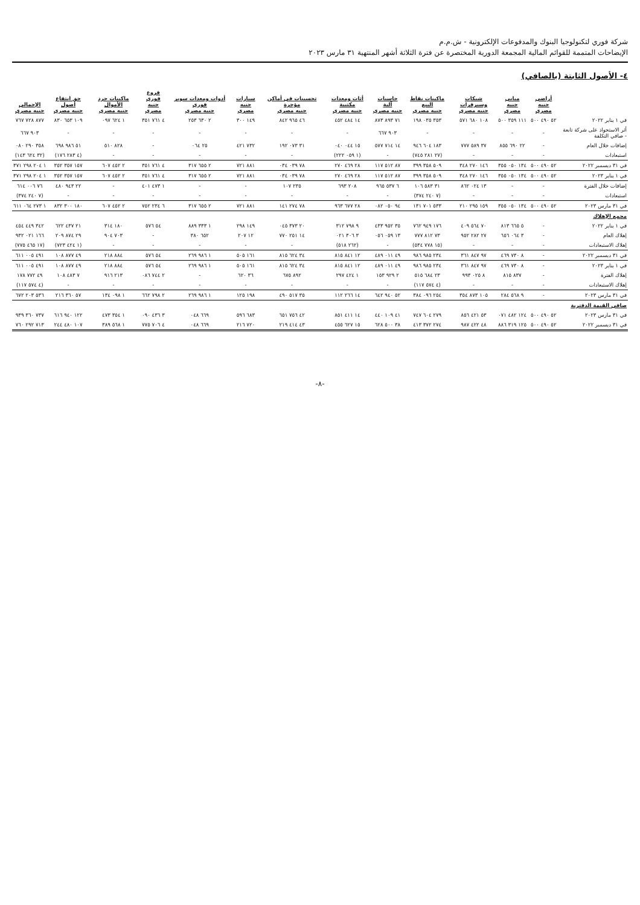شركة فوري لتكنولوجيا البنوك والمدفوعات الإلكترونية - ش.م.م
الإيضاحات المتممة للقوائم المالية المجمعة الدورية المختصرة عن فترة الثلاثة أشهر المنتهية ٣١ مارس ٢٠٢٣
٤- الأصول الثابتة (بالصافي)
| | أراضي جنيه مصري | مباني جنيه مصري | شبكات وسيرفرات جنيه مصري | ماكينات نقاط البيع جنيه مصري | حاسبات آلية جنيه مصري | أثاث ومعدات مكتبية جنيه مصري | تحسينات في أماكن مؤجرة جنيه مصري | سيارات جنيه مصري | أدوات ومعدات سوبر فوري جنيه مصري | فروع فوري جنيه مصري | ماكينات جرد الأموال جنيه مصري | حق انتفاع أصول جنيه مصري | الإجمالي جنيه مصري |
| --- | --- | --- | --- | --- | --- | --- | --- | --- | --- | --- | --- | --- | --- |
| في ١ يناير ٢٠٢٢ | ٥٢ ٤٩٠ ٥٠٠ | ١١١ ٣٥٩ ٥٠٠ | ١٠٨ ٦٨٠ ٥٧١ | ٣٥٣ ٠٣٥ ١٩٨ | ٧١ ٨٩٣ ٨٧٣ | ١٤ ٤٨٤ ٤٥٢ | ٤٦ ٩٦٥ ٨٤٢ | ١٤٩ ٣٠٠ | ٢ ٦٣٠ ٢٥٣ | ٤ ٧٦١ ٣٥١ | ١ ٦٢٤ ٠٩٧ | ١٠٩ ٦٥٣ ٨٣٠ | ٨٧٧ ٧٢٨ ٧٦٧ |
| أثر الاستحواذ على شركة تابعة - صافي التكلفة | - | - | - | - | ٩٠٣ ٦٦٧ | - | - | - | - | - | - | - | ٩٠٣ ٦٦٧ |
| إضافات خلال العام | - | ٢٢ ٦٩٠ ٨٥٥ | ٣٧ ٥٨٩ ٧٧٧ | ١٨٣ ٦٠٤ ٩٤٦ | ١٤ ٧١٤ ٥٧٧ | ١٥ ٠٤٤ ٠٤٠ | ٣١ ٠٧٣ ١٩٢ | ٧٣٢ ٤٢١ | ٢٥ ٠٦٤ | - | ٨٢٨ ٥١٠ | ٥١ ٩٨٦ ٦٩٨ | ٣٥٨ ٢٩٠ ٠٨٠ |
| استبعادات | - | - | - | (٢٧ ٢٨١ ٧٤٥) | - | (١ ٠٥٩ ٢٢٢) | - | - | - | - | - | (٤ ٢٨٣ ١٧٦) | (٣٢ ٦٢٤ ١٤٣) |
| في ٣١ ديسمبر ٢٠٢٢ | ٥٢ ٤٩٠ ٥٠٠ | ١٣٤ ٠٥٠ ٣٥٥ | ١٤٦ ٢٧٠ ٣٤٨ | ٥٠٩ ٣٥٨ ٣٩٩ | ٨٧ ٥١٢ ١١٧ | ٢٨ ٤٦٩ ٢٧٠ | ٧٨ ٠٣٩ ٠٣٤ | ٨٨١ ٧٢١ | ٢ ٦٥٥ ٣١٧ | ٤ ٧٦١ ٣٥١ | ٢ ٤٥٢ ٦٠٧ | ١٥٧ ٣٥٧ ٣٥٢ | ١ ٢٠٤ ٢٩٨ ٣٧١ |
| في ١ يناير ٢٠٢٣ | ٥٢ ٤٩٠ ٥٠٠ | ١٣٤ ٠٥٠ ٣٥٥ | ١٤٦ ٢٧٠ ٣٤٨ | ٥٠٩ ٣٥٨ ٣٩٩ | ٨٧ ٥١٢ ١١٧ | ٢٨ ٤٦٩ ٢٧٠ | ٧٨ ٠٣٩ ٠٣٤ | ٨٨١ ٧٢١ | ٢ ٦٥٥ ٣١٧ | ٤ ٧٦١ ٣٥١ | ٢ ٤٥٢ ٦٠٧ | ١٥٧ ٣٥٧ ٣٥٢ | ١ ٢٠٤ ٢٩٨ ٣٧١ |
| إضافات خلال الفترة | - | - | ١٣ ٠٢٤ ٨٦٢ | ٣١ ٥٨٣ ١٠٦ | ٦ ٥٣٧ ٩٦٥ | ٢٠٨ ٦٩٣ | ٢٣٥ ١٠٧ | - | - | ١ ٤٧٣ ٤٠١ | - | ٢٢ ٩٤٣ ٤٨٠ | ٧٦ ٠٠٦ ٦١٤ |
| استبعادات | - | - | - | (٧ ٢٤٠ ٣٧٤) | - | - | - | - | - | - | - | - | (٧ ٢٤٠ ٣٧٤) |
| في ٣١ مارس ٢٠٢٣ | ٥٢ ٤٩٠ ٥٠٠ | ١٣٤ ٠٥٠ ٣٥٥ | ١٥٩ ٢٩٥ ٢١٠ | ٥٣٣ ٧٠١ ١٣١ | ٩٤ ٠٥٠ ٠٨٢ | ٢٨ ٦٧٧ ٩٦٣ | ٧٨ ٢٧٤ ١٤١ | ٨٨١ ٧٢١ | ٢ ٦٥٥ ٣١٧ | ٦ ٢٣٤ ٧٥٢ | ٢ ٤٥٢ ٦٠٧ | ١٨٠ ٣٠٠ ٨٣٢ | ١ ٢٧٣ ٠٦٤ ٦١١ |
| مجمع الإهلاك | | | | | | | | | | | | | |
| في ١ يناير ٢٠٢٢ | - | ٥ ٦٦٥ ٨١٣ | ٧٠ ٥٦٤ ٤٠٩ | ١٧٦ ٩٤٩ ٧٦٢ | ٣٥ ٩٥٢ ٤٣٣ | ٩ ٧٩٨ ٣١٢ | ٢٠ ٣٧٣ ٠٤٥ | ١٤٩ ٢٩٨ | ١ ٣٣٣ ٨٨٩ | ٥٤ ٥٧٦ | ١٨٠ ٣١٤ | ٢١ ٤٣٧ ٦٢٢ | ٣٤٢ ٤٤٩ ٤٥٤ |
| إهلاك العام | - | ٣ ٠٦٤ ٦٥٦ | ٢٧ ٢٨٢ ٩٥٢ | ٧٣ ٨١٢ ٧٧٧ | ١٣ ٠٥٩ ٠٥٦ | ٣ ٣٠٦ ٠٢١ | ١٤ ٢٥١ ٧٧٠ | ١٢ ٢٠٧ | ٦٥٢ ٣٨٠ | - | ٧٠٣ ٩٠٤ | ٢٩ ٨٧٤ ٢٠٩ | ١٦٦ ٠٢١ ٩٣٢ |
| إهلاك الاستبعادات | - | - | - | (١٥ ٧٧٨ ٥٣٤) | - | (٢٦٢ ٥١٨) | - | - | - | - | - | (١ ٤٢٤ ٧٢٣) | (١٧ ٤٦٥ ٧٧٥) |
| في ٣١ ديسمبر ٢٠٢٢ | - | ٨ ٧٣٠ ٤٦٩ | ٩٧ ٨٤٧ ٣٦١ | ٢٣٤ ٩٨٥ ٩٨٦ | ٤٩ ٠١١ ٤٨٩ | ١٢ ٨٤١ ٨١٥ | ٣٤ ٦٢٤ ٨١٥ | ١٦١ ٥٠٥ | ١ ٩٨٦ ٢٦٩ | ٥٤ ٥٧٦ | ٨٨٤ ٢١٨ | ٤٩ ٨٧٧ ١٠٨ | ٤٩١ ٠٠٥ ٦١١ |
| في ١ يناير ٢٠٢٣ | - | ٨ ٧٣٠ ٤٦٩ | ٩٧ ٨٤٧ ٣٦١ | ٢٣٤ ٩٨٥ ٩٨٦ | ٤٩ ٠١١ ٤٨٩ | ١٢ ٨٤١ ٨١٥ | ٣٤ ٦٢٤ ٨١٥ | ١٦١ ٥٠٥ | ١ ٩٨٦ ٢٦٩ | ٥٤ ٥٧٦ | ٨٨٤ ٢١٨ | ٤٩ ٨٧٧ ١٠٨ | ٤٩١ ٠٠٥ ٦١١ |
| إهلاك الفترة | - | ٨٣٧ ٨١٥ | ٨ ٠٢٥ ٩٩٣ | ٢٣ ٦٨٤ ٥١٥ | ٢ ٩٢٩ ١٥٣ | ١ ٤٢٤ ٢٩٧ | ٨٩٢ ٦٧٥ | ٣٦ ٦٢٠ | - | ٢ ٧٤٤ ٠٨٦ | ٢١٣ ٩١٦ | ٧ ٤٨٣ ١٠٨ | ٤٩ ٧٧٢ ١٧٨ |
| إهلاك الاستبعادات | - | - | - | (٤ ٥٧٤ ١١٧) | - | - | - | - | - | - | - | - | (٤ ٥٧٤ ١١٧) |
| في ٣١ مارس ٢٠٢٣ | - | ٩ ٥٦٨ ٢٨٤ | ١٠٥ ٨٧٣ ٣٥٤ | ٢٥٤ ٠٩٦ ٣٨٤ | ٥٢ ٩٤٠ ٦٤٢ | ١٤ ٢٦٦ ١١٢ | ٣٥ ٥١٧ ٤٩٠ | ١٩٨ ١٢٥ | ١ ٩٨٦ ٢٦٩ | ٢ ٧٩٨ ٦٦٢ | ١ ٠٩٨ ١٣٤ | ٥٧ ٣٦٠ ٢١٦ | ٥٣٦ ٢٠٣ ٦٧٢ |
| صافي القيمة الدفترية | | | | | | | | | | | | | |
| في ٣١ مارس ٢٠٢٣ | ٥٢ ٤٩٠ ٥٠٠ | ١٢٤ ٤٨٢ ٠٧١ | ٥٣ ٤٢١ ٨٥٦ | ٢٧٩ ٦٠٤ ٧٤٧ | ٤١ ١٠٩ ٤٤٠ | ١٤ ٤١١ ٨٥١ | ٤٢ ٧٥٦ ٦٥١ | ٦٨٣ ٥٩٦ | ٦٦٩ ٠٤٨ | ٣ ٤٣٦ ٠٩٠ | ١ ٣٥٤ ٤٧٣ | ١٢٢ ٩٤٠ ٦١٦ | ٧٣٧ ٣٦٠ ٩٣٩ |
| في ٣١ ديسمبر ٢٠٢٢ | ٥٢ ٤٩٠ ٥٠٠ | ١٢٥ ٣١٩ ٨٨٦ | ٤٨ ٤٢٢ ٩٨٧ | ٢٧٤ ٣٧٢ ٤١٣ | ٣٨ ٥٠٠ ٦٢٨ | ١٥ ٦٢٧ ٤٥٥ | ٤٣ ٤١٤ ٢١٩ | ٧٢٠ ٢١٦ | ٦٦٩ ٠٤٨ | ٤ ٧٠٦ ٧٧٥ | ١ ٥٦٨ ٣٨٩ | ١٠٧ ٤٨٠ ٢٤٤ | ٧١٣ ٢٩٢ ٧٦٠ |
-٨-